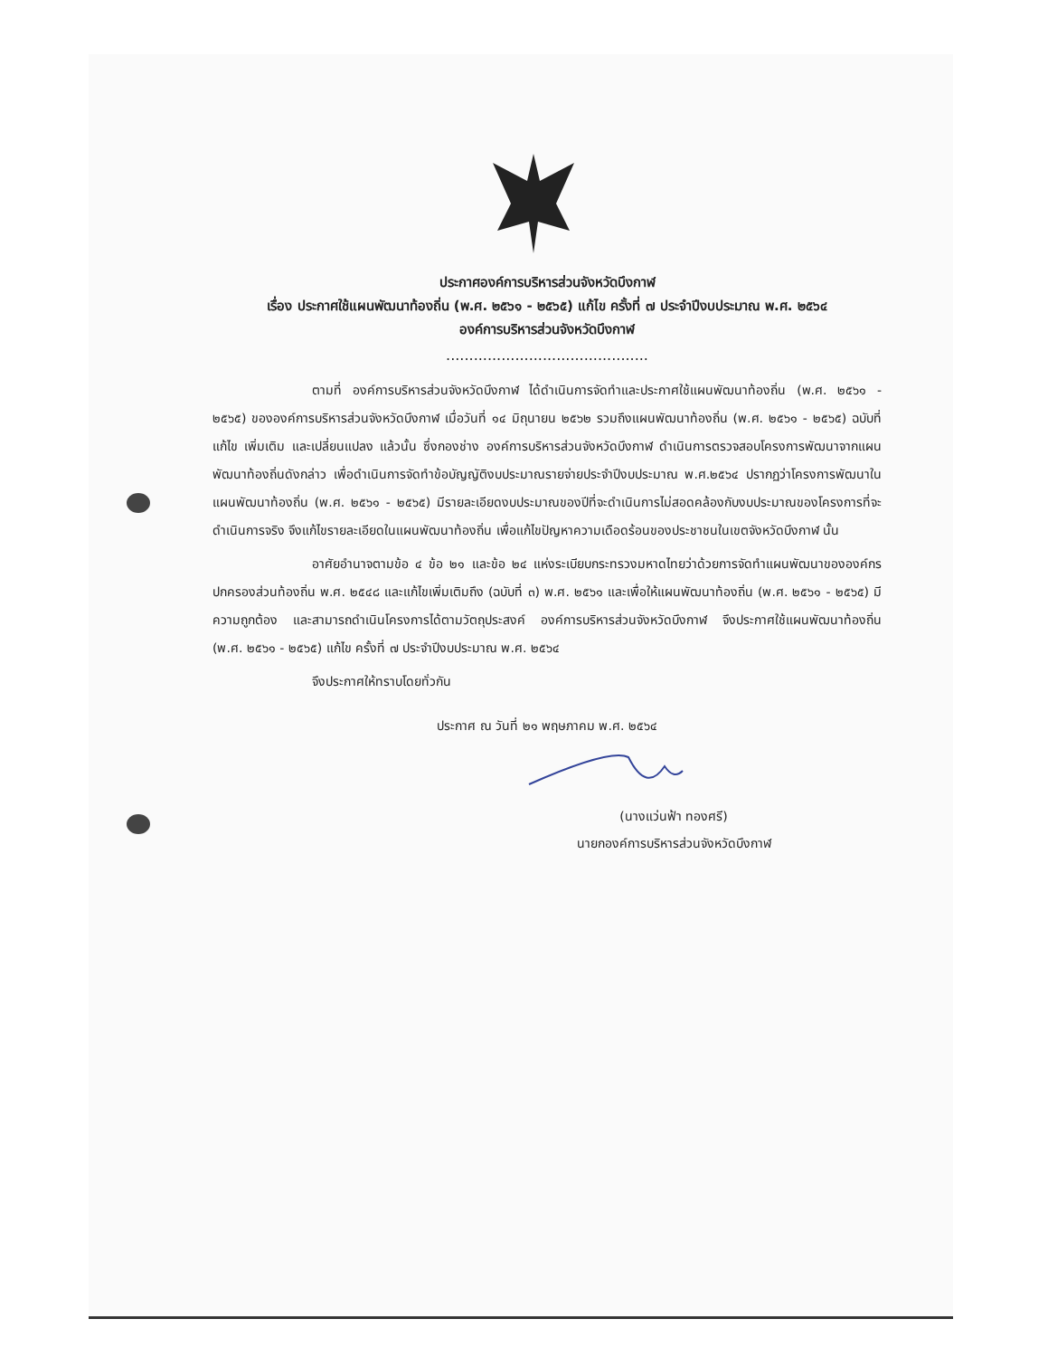ประกาศองค์การบริหารส่วนจังหวัดบึงกาฬ
เรื่อง ประกาศใช้แผนพัฒนาท้องถิ่น (พ.ศ. ๒๕๖๑ - ๒๕๖๕) แก้ไข ครั้งที่ ๗ ประจำปีงบประมาณ พ.ศ. ๒๕๖๔
องค์การบริหารส่วนจังหวัดบึงกาฬ
............................................
ตามที่ องค์การบริหารส่วนจังหวัดบึงกาฬ ได้ดำเนินการจัดทำและประกาศใช้แผนพัฒนาท้องถิ่น (พ.ศ. ๒๕๖๑ - ๒๕๖๕) ขององค์การบริหารส่วนจังหวัดบึงกาฬ เมื่อวันที่ ๑๔ มิถุนายน ๒๕๖๒ รวมถึงแผนพัฒนาท้องถิ่น (พ.ศ. ๒๕๖๑ - ๒๕๖๕) ฉบับที่แก้ไข เพิ่มเติม และเปลี่ยนแปลง แล้วนั้น ซึ่งกองช่าง องค์การบริหารส่วนจังหวัดบึงกาฬ ดำเนินการตรวจสอบโครงการพัฒนาจากแผนพัฒนาท้องถิ่นดังกล่าว เพื่อดำเนินการจัดทำข้อบัญญัติงบประมาณรายจ่ายประจำปีงบประมาณ พ.ศ.๒๕๖๔ ปรากฏว่าโครงการพัฒนาในแผนพัฒนาท้องถิ่น (พ.ศ. ๒๕๖๑ - ๒๕๖๕) มีรายละเอียดงบประมาณของปีที่จะดำเนินการไม่สอดคล้องกับงบประมาณของโครงการที่จะดำเนินการจริง จึงแก้ไขรายละเอียดในแผนพัฒนาท้องถิ่น เพื่อแก้ไขปัญหาความเดือดร้อนของประชาชนในเขตจังหวัดบึงกาฬ นั้น
อาศัยอำนาจตามข้อ ๔ ข้อ ๒๑ และข้อ ๒๔ แห่งระเบียบกระทรวงมหาดไทยว่าด้วยการจัดทำแผนพัฒนาขององค์กรปกครองส่วนท้องถิ่น พ.ศ. ๒๕๔๘ และแก้ไขเพิ่มเติมถึง (ฉบับที่ ๓) พ.ศ. ๒๕๖๑ และเพื่อให้แผนพัฒนาท้องถิ่น (พ.ศ. ๒๕๖๑ - ๒๕๖๕) มีความถูกต้อง และสามารถดำเนินโครงการได้ตามวัตถุประสงค์ องค์การบริหารส่วนจังหวัดบึงกาฬ จึงประกาศใช้แผนพัฒนาท้องถิ่น (พ.ศ. ๒๕๖๑ - ๒๕๖๕) แก้ไข ครั้งที่ ๗ ประจำปีงบประมาณ พ.ศ. ๒๕๖๔
จึงประกาศให้ทราบโดยทั่วกัน
ประกาศ ณ วันที่ ๒๑ พฤษภาคม พ.ศ. ๒๕๖๔
(นางแว่นฟ้า ทองศรี)
นายกองค์การบริหารส่วนจังหวัดบึงกาฬ